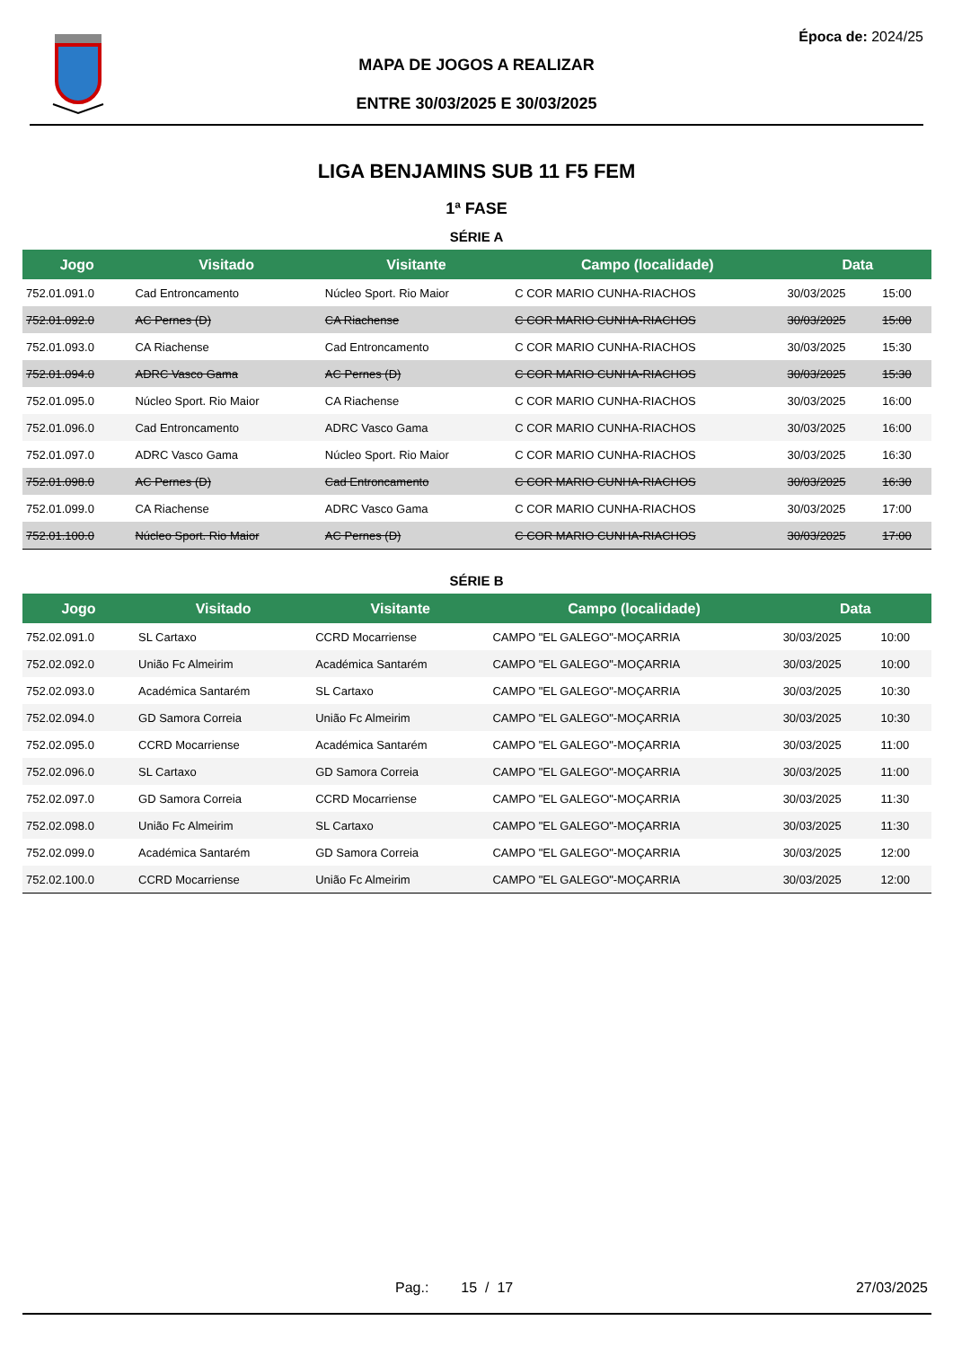Época de: 2024/25
MAPA DE JOGOS A REALIZAR
ENTRE 30/03/2025 E 30/03/2025
LIGA BENJAMINS SUB 11 F5 FEM
1ª FASE
SÉRIE A
| Jogo | Visitado | Visitante | Campo (localidade) | Data | |
| --- | --- | --- | --- | --- | --- |
| 752.01.091.0 | Cad Entroncamento | Núcleo Sport. Rio Maior | C COR MARIO CUNHA-RIACHOS | 30/03/2025 | 15:00 |
| 752.01.092.0 | AC Pernes (D) | CA Riachense | C COR MARIO CUNHA-RIACHOS | 30/03/2025 | 15:00 |
| 752.01.093.0 | CA Riachense | Cad Entroncamento | C COR MARIO CUNHA-RIACHOS | 30/03/2025 | 15:30 |
| 752.01.094.0 | ADRC Vasco Gama | AC Pernes (D) | C COR MARIO CUNHA-RIACHOS | 30/03/2025 | 15:30 |
| 752.01.095.0 | Núcleo Sport. Rio Maior | CA Riachense | C COR MARIO CUNHA-RIACHOS | 30/03/2025 | 16:00 |
| 752.01.096.0 | Cad Entroncamento | ADRC Vasco Gama | C COR MARIO CUNHA-RIACHOS | 30/03/2025 | 16:00 |
| 752.01.097.0 | ADRC Vasco Gama | Núcleo Sport. Rio Maior | C COR MARIO CUNHA-RIACHOS | 30/03/2025 | 16:30 |
| 752.01.098.0 | AC Pernes (D) | Cad Entroncamento | C COR MARIO CUNHA-RIACHOS | 30/03/2025 | 16:30 |
| 752.01.099.0 | CA Riachense | ADRC Vasco Gama | C COR MARIO CUNHA-RIACHOS | 30/03/2025 | 17:00 |
| 752.01.100.0 | Núcleo Sport. Rio Maior | AC Pernes (D) | C COR MARIO CUNHA-RIACHOS | 30/03/2025 | 17:00 |
SÉRIE B
| Jogo | Visitado | Visitante | Campo (localidade) | Data | |
| --- | --- | --- | --- | --- | --- |
| 752.02.091.0 | SL Cartaxo | CCRD Mocarriense | CAMPO "EL GALEGO"-MOÇARRIA | 30/03/2025 | 10:00 |
| 752.02.092.0 | União Fc Almeirim | Académica Santarém | CAMPO "EL GALEGO"-MOÇARRIA | 30/03/2025 | 10:00 |
| 752.02.093.0 | Académica Santarém | SL Cartaxo | CAMPO "EL GALEGO"-MOÇARRIA | 30/03/2025 | 10:30 |
| 752.02.094.0 | GD Samora Correia | União Fc Almeirim | CAMPO "EL GALEGO"-MOÇARRIA | 30/03/2025 | 10:30 |
| 752.02.095.0 | CCRD Mocarriense | Académica Santarém | CAMPO "EL GALEGO"-MOÇARRIA | 30/03/2025 | 11:00 |
| 752.02.096.0 | SL Cartaxo | GD Samora Correia | CAMPO "EL GALEGO"-MOÇARRIA | 30/03/2025 | 11:00 |
| 752.02.097.0 | GD Samora Correia | CCRD Mocarriense | CAMPO "EL GALEGO"-MOÇARRIA | 30/03/2025 | 11:30 |
| 752.02.098.0 | União Fc Almeirim | SL Cartaxo | CAMPO "EL GALEGO"-MOÇARRIA | 30/03/2025 | 11:30 |
| 752.02.099.0 | Académica Santarém | GD Samora Correia | CAMPO "EL GALEGO"-MOÇARRIA | 30/03/2025 | 12:00 |
| 752.02.100.0 | CCRD Mocarriense | União Fc Almeirim | CAMPO "EL GALEGO"-MOÇARRIA | 30/03/2025 | 12:00 |
Pag.: 15 / 17 27/03/2025